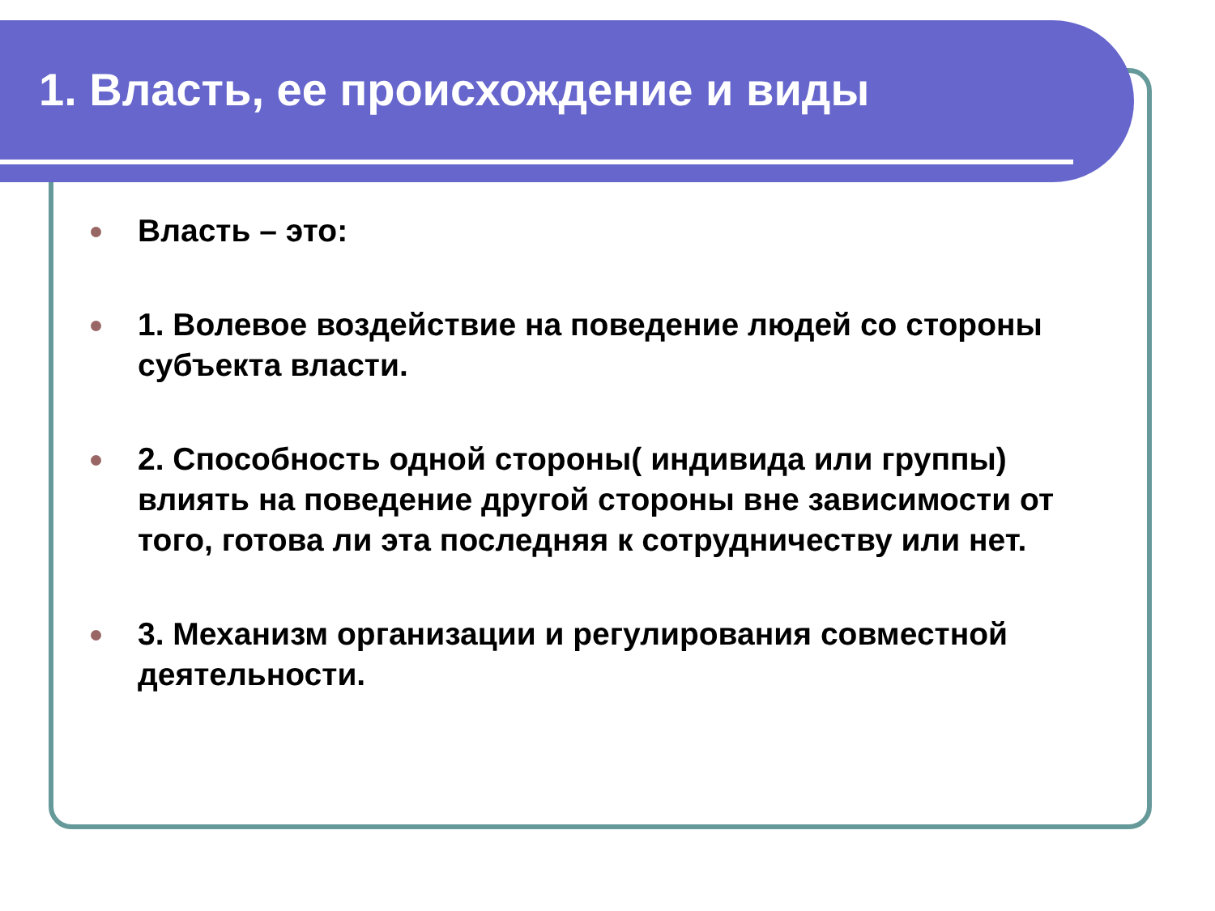1. Власть, ее происхождение и виды
Власть – это:
1. Волевое воздействие на поведение людей со стороны субъекта власти.
2. Способность одной стороны( индивида или группы) влиять на поведение другой стороны вне зависимости от того, готова ли эта последняя к сотрудничеству или нет.
3. Механизм организации и регулирования совместной деятельности.